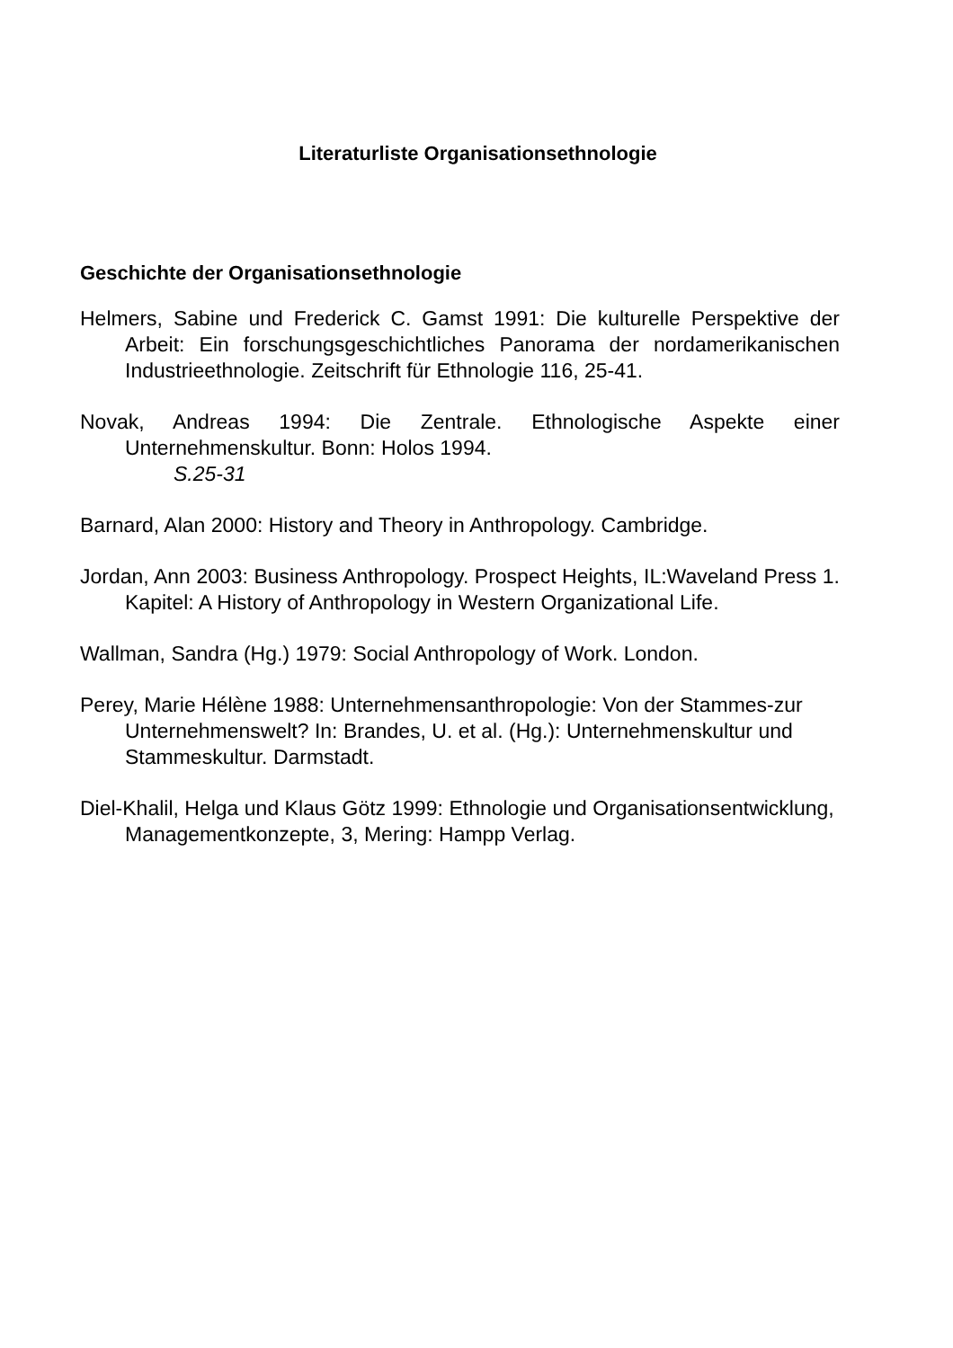Literaturliste Organisationsethnologie
Geschichte der Organisationsethnologie
Helmers, Sabine und Frederick C. Gamst 1991: Die kulturelle Perspektive der Arbeit: Ein forschungsgeschichtliches Panorama der nordamerikanischen Industrieethnologie. Zeitschrift für Ethnologie 116, 25-41.
Novak, Andreas 1994: Die Zentrale. Ethnologische Aspekte einer Unternehmenskultur. Bonn: Holos 1994.
S.25-31
Barnard, Alan 2000: History and Theory in Anthropology. Cambridge.
Jordan, Ann 2003: Business Anthropology. Prospect Heights, IL:Waveland Press 1. Kapitel: A History of Anthropology in Western Organizational Life.
Wallman, Sandra (Hg.) 1979: Social Anthropology of Work. London.
Perey, Marie Hélène 1988: Unternehmensanthropologie: Von der Stammes-zur Unternehmenswelt? In: Brandes, U. et al. (Hg.): Unternehmenskultur und Stammeskultur. Darmstadt.
Diel-Khalil, Helga und Klaus Götz 1999: Ethnologie und Organisationsentwicklung, Managementkonzepte, 3, Mering: Hampp Verlag.